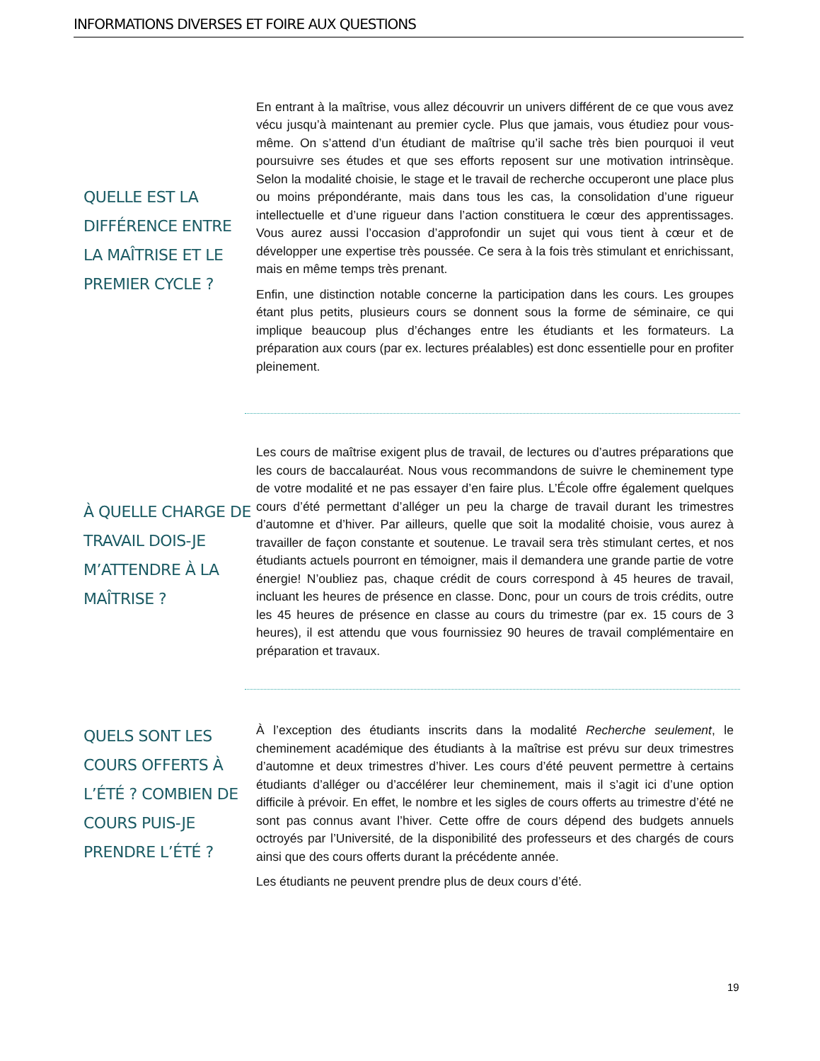INFORMATIONS DIVERSES ET FOIRE AUX QUESTIONS
QUELLE EST LA DIFFÉRENCE ENTRE LA MAÎTRISE ET LE PREMIER CYCLE ?
En entrant à la maîtrise, vous allez découvrir un univers différent de ce que vous avez vécu jusqu’à maintenant au premier cycle. Plus que jamais, vous étudiez pour vous-même. On s’attend d’un étudiant de maîtrise qu’il sache très bien pourquoi il veut poursuivre ses études et que ses efforts reposent sur une motivation intrinsèque. Selon la modalité choisie, le stage et le travail de recherche occuperont une place plus ou moins prépondérante, mais dans tous les cas, la consolidation d’une rigueur intellectuelle et d’une rigueur dans l’action constituera le cœur des apprentissages. Vous aurez aussi l’occasion d’approfondir un sujet qui vous tient à cœur et de développer une expertise très poussée. Ce sera à la fois très stimulant et enrichissant, mais en même temps très prenant.
Enfin, une distinction notable concerne la participation dans les cours. Les groupes étant plus petits, plusieurs cours se donnent sous la forme de séminaire, ce qui implique beaucoup plus d’échanges entre les étudiants et les formateurs. La préparation aux cours (par ex. lectures préalables) est donc essentielle pour en profiter pleinement.
À QUELLE CHARGE DE TRAVAIL DOIS-JE M’ATTENDRE À LA MAÎTRISE ?
Les cours de maîtrise exigent plus de travail, de lectures ou d’autres préparations que les cours de baccalauréat. Nous vous recommandons de suivre le cheminement type de votre modalité et ne pas essayer d’en faire plus. L’École offre également quelques cours d’été permettant d’alléger un peu la charge de travail durant les trimestres d’automne et d’hiver. Par ailleurs, quelle que soit la modalité choisie, vous aurez à travailler de façon constante et soutenue. Le travail sera très stimulant certes, et nos étudiants actuels pourront en témoigner, mais il demandera une grande partie de votre énergie! N’oubliez pas, chaque crédit de cours correspond à 45 heures de travail, incluant les heures de présence en classe. Donc, pour un cours de trois crédits, outre les 45 heures de présence en classe au cours du trimestre (par ex. 15 cours de 3 heures), il est attendu que vous fournissiez 90 heures de travail complémentaire en préparation et travaux.
QUELS SONT LES COURS OFFERTS À L’ÉTÉ ? COMBIEN DE COURS PUIS-JE PRENDRE L’ÉTÉ ?
À l’exception des étudiants inscrits dans la modalité Recherche seulement, le cheminement académique des étudiants à la maîtrise est prévu sur deux trimestres d’automne et deux trimestres d’hiver. Les cours d’été peuvent permettre à certains étudiants d’alléger ou d’accélérer leur cheminement, mais il s’agit ici d’une option difficile à prévoir. En effet, le nombre et les sigles de cours offerts au trimestre d’été ne sont pas connus avant l’hiver. Cette offre de cours dépend des budgets annuels octroyés par l’Université, de la disponibilité des professeurs et des chargés de cours ainsi que des cours offerts durant la précédente année.
Les étudiants ne peuvent prendre plus de deux cours d’été.
19